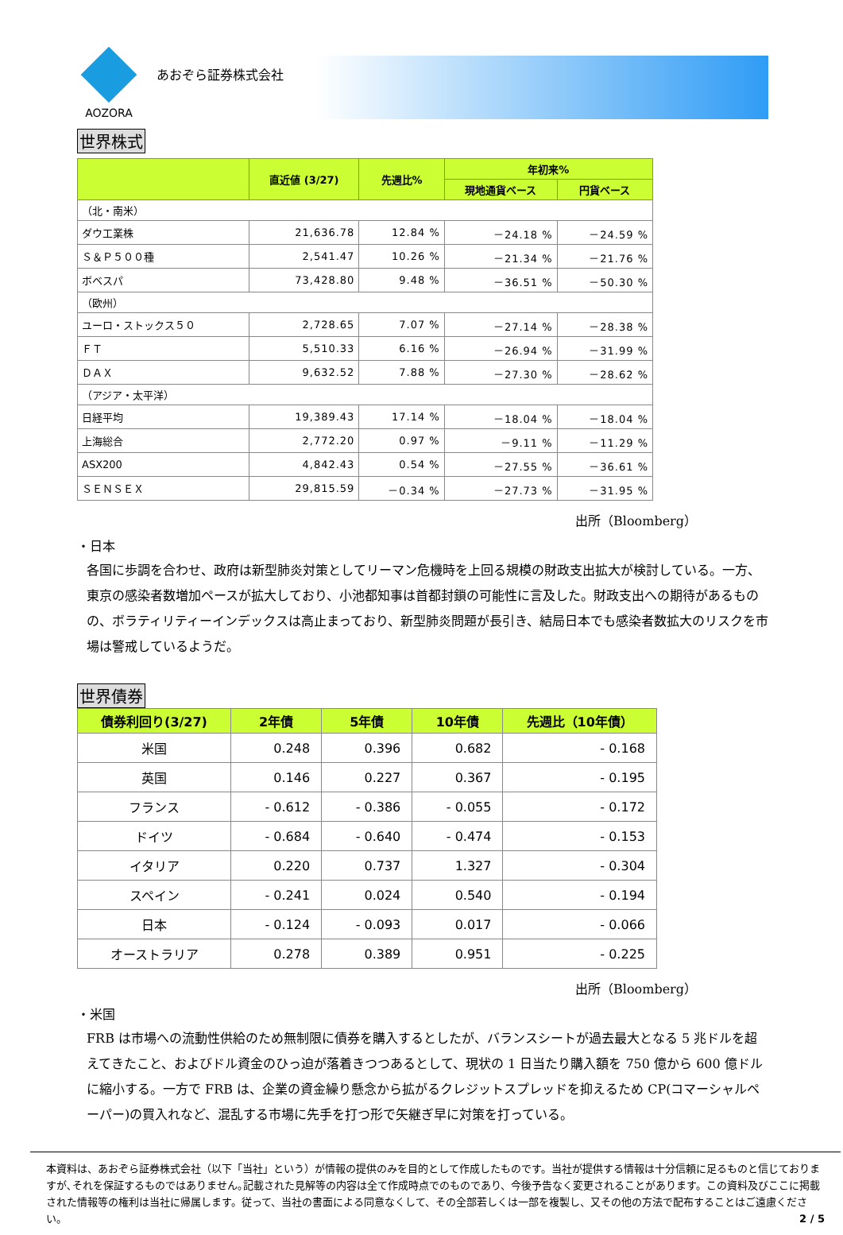AOZORA
あおぞら証券株式会社
世界株式
| | 直近値 (3/27) | 先週比% | 年初来% | |
| --- | --- | --- | --- | --- |
| | | | 現地通貨ベース | 円貨ベース |
| （北・南米） | | | | |
| ダウ工業株 | 21,636.78 | 12.84 % | －24.18 % | －24.59 % |
| Ｓ＆Ｐ５００種 | 2,541.47 | 10.26 % | －21.34 % | －21.76 % |
| ボベスパ | 73,428.80 | 9.48 % | －36.51 % | －50.30 % |
| （欧州） | | | | |
| ユーロ・ストックス５０ | 2,728.65 | 7.07 % | －27.14 % | －28.38 % |
| ＦＴ | 5,510.33 | 6.16 % | －26.94 % | －31.99 % |
| ＤＡＸ | 9,632.52 | 7.88 % | －27.30 % | －28.62 % |
| （アジア・太平洋） | | | | |
| 日経平均 | 19,389.43 | 17.14 % | －18.04 % | －18.04 % |
| 上海総合 | 2,772.20 | 0.97 % | －9.11 % | －11.29 % |
| ASX200 | 4,842.43 | 0.54 % | －27.55 % | －36.61 % |
| ＳＥＮＳＥＸ | 29,815.59 | －0.34 % | －27.73 % | －31.95 % |
出所（Bloomberg）
・日本
各国に歩調を合わせ、政府は新型肺炎対策としてリーマン危機時を上回る規模の財政支出拡大が検討している。一方、東京の感染者数増加ペースが拡大しており、小池都知事は首都封鎖の可能性に言及した。財政支出への期待があるものの、ボラティリティーインデックスは高止まっており、新型肺炎問題が長引き、結局日本でも感染者数拡大のリスクを市場は警戒しているようだ。
世界債券
| 債券利回り(3/27) | 2年債 | 5年債 | 10年債 | 先週比（10年債） |
| --- | --- | --- | --- | --- |
| 米国 | 0.248 | 0.396 | 0.682 | - 0.168 |
| 英国 | 0.146 | 0.227 | 0.367 | - 0.195 |
| フランス | - 0.612 | - 0.386 | - 0.055 | - 0.172 |
| ドイツ | - 0.684 | - 0.640 | - 0.474 | - 0.153 |
| イタリア | 0.220 | 0.737 | 1.327 | - 0.304 |
| スペイン | - 0.241 | 0.024 | 0.540 | - 0.194 |
| 日本 | - 0.124 | - 0.093 | 0.017 | - 0.066 |
| オーストラリア | 0.278 | 0.389 | 0.951 | - 0.225 |
出所（Bloomberg）
・米国
FRB は市場への流動性供給のため無制限に債券を購入するとしたが、バランスシートが過去最大となる 5 兆ドルを超えてきたこと、およびドル資金のひっ迫が落着きつつあるとして、現状の 1 日当たり購入額を 750 億から 600 億ドルに縮小する。一方で FRB は、企業の資金繰り懸念から拡がるクレジットスプレッドを抑えるため CP(コマーシャルペーパー)の買入れなど、混乱する市場に先手を打つ形で矢継ぎ早に対策を打っている。
本資料は、あおぞら証券株式会社（以下「当社」という）が情報の提供のみを目的として作成したものです。当社が提供する情報は十分信頼に足るものと信じておりますが､それを保証するものではありません｡記載された見解等の内容は全て作成時点でのものであり、今後予告なく変更されることがあります。この資料及びここに掲載された情報等の権利は当社に帰属します。従って、当社の書面による同意なくして、その全部若しくは一部を複製し、又その他の方法で配布することはご遠慮ください。 2 / 5